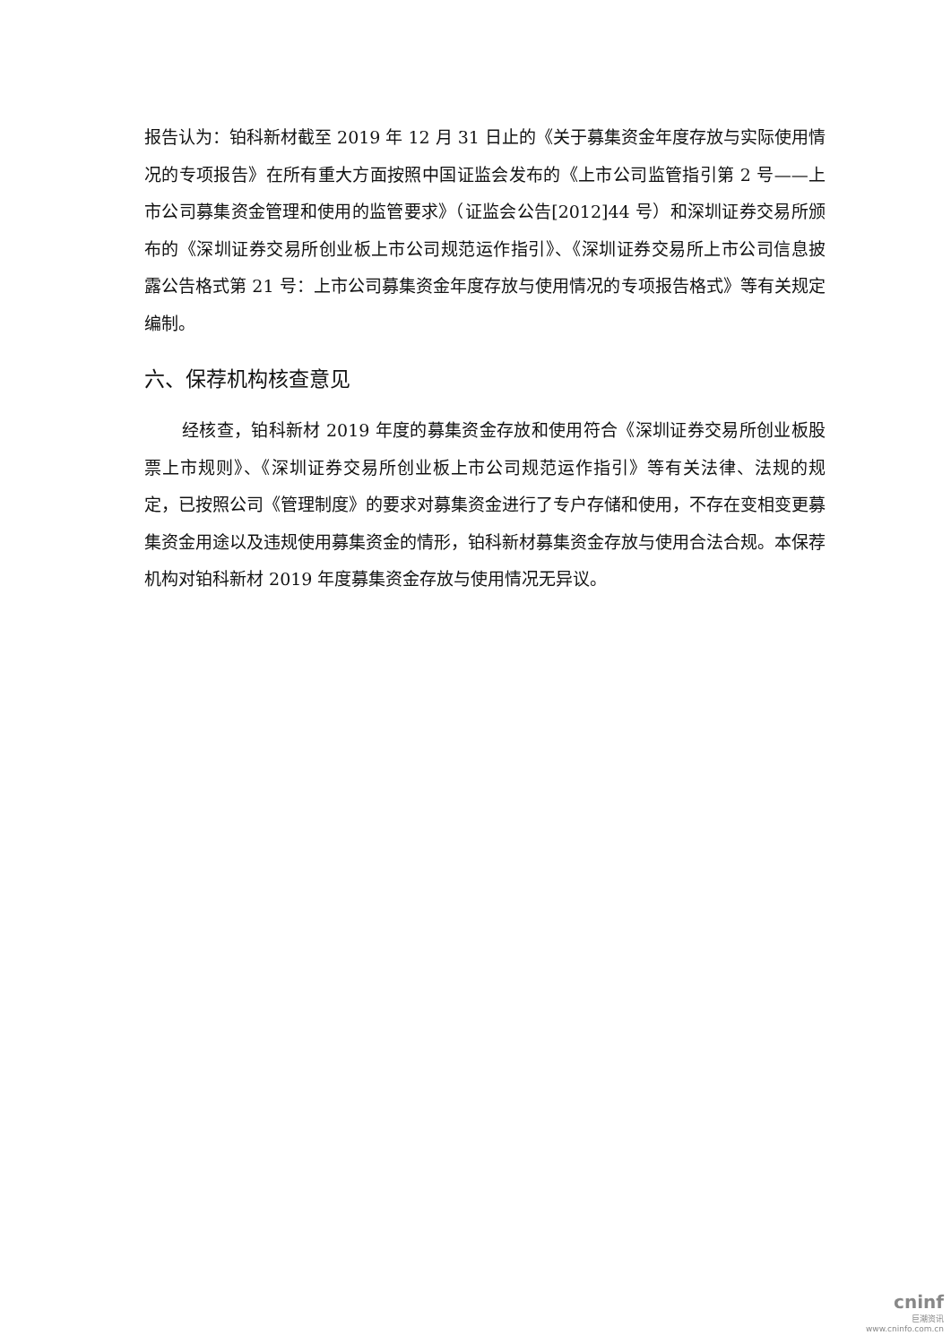报告认为：铂科新材截至 2019 年 12 月 31 日止的《关于募集资金年度存放与实际使用情况的专项报告》在所有重大方面按照中国证监会发布的《上市公司监管指引第 2 号——上市公司募集资金管理和使用的监管要求》（证监会公告[2012]44 号）和深圳证券交易所颁布的《深圳证券交易所创业板上市公司规范运作指引》、《深圳证券交易所上市公司信息披露公告格式第 21 号：上市公司募集资金年度存放与使用情况的专项报告格式》等有关规定编制。
六、保荐机构核查意见
经核查，铂科新材 2019 年度的募集资金存放和使用符合《深圳证券交易所创业板股票上市规则》、《深圳证券交易所创业板上市公司规范运作指引》等有关法律、法规的规定，已按照公司《管理制度》的要求对募集资金进行了专户存储和使用，不存在变相变更募集资金用途以及违规使用募集资金的情形，铂科新材募集资金存放与使用合法合规。本保荐机构对铂科新材 2019 年度募集资金存放与使用情况无异议。
cninf
巨潮资讯
www.cninfo.com.cn